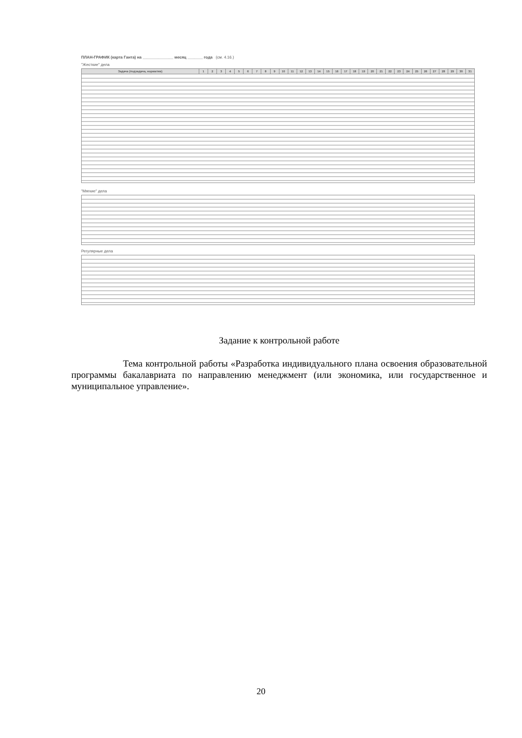ПЛАН-ГРАФИК (карта Ганта) на ______________ месяц _______ года (см. 4.16.)
"Жесткие" дела
| Задача (подзадача, норматив) | 1 | 2 | 3 | 4 | 5 | 6 | 7 | 8 | 9 | 10 | 11 | 12 | 13 | 14 | 15 | 16 | 17 | 18 | 19 | 20 | 21 | 22 | 23 | 24 | 25 | 26 | 27 | 28 | 29 | 30 | 31 |
| --- | --- | --- | --- | --- | --- | --- | --- | --- | --- | --- | --- | --- | --- | --- | --- | --- | --- | --- | --- | --- | --- | --- | --- | --- | --- | --- | --- | --- | --- | --- | --- |
"Мягкие" дела
Регулярные дела
Задание к контрольной работе
Тема контрольной работы «Разработка индивидуального плана освоения образовательной программы бакалавриата по направлению менеджмент (или экономика, или государственное и муниципальное управление».
20